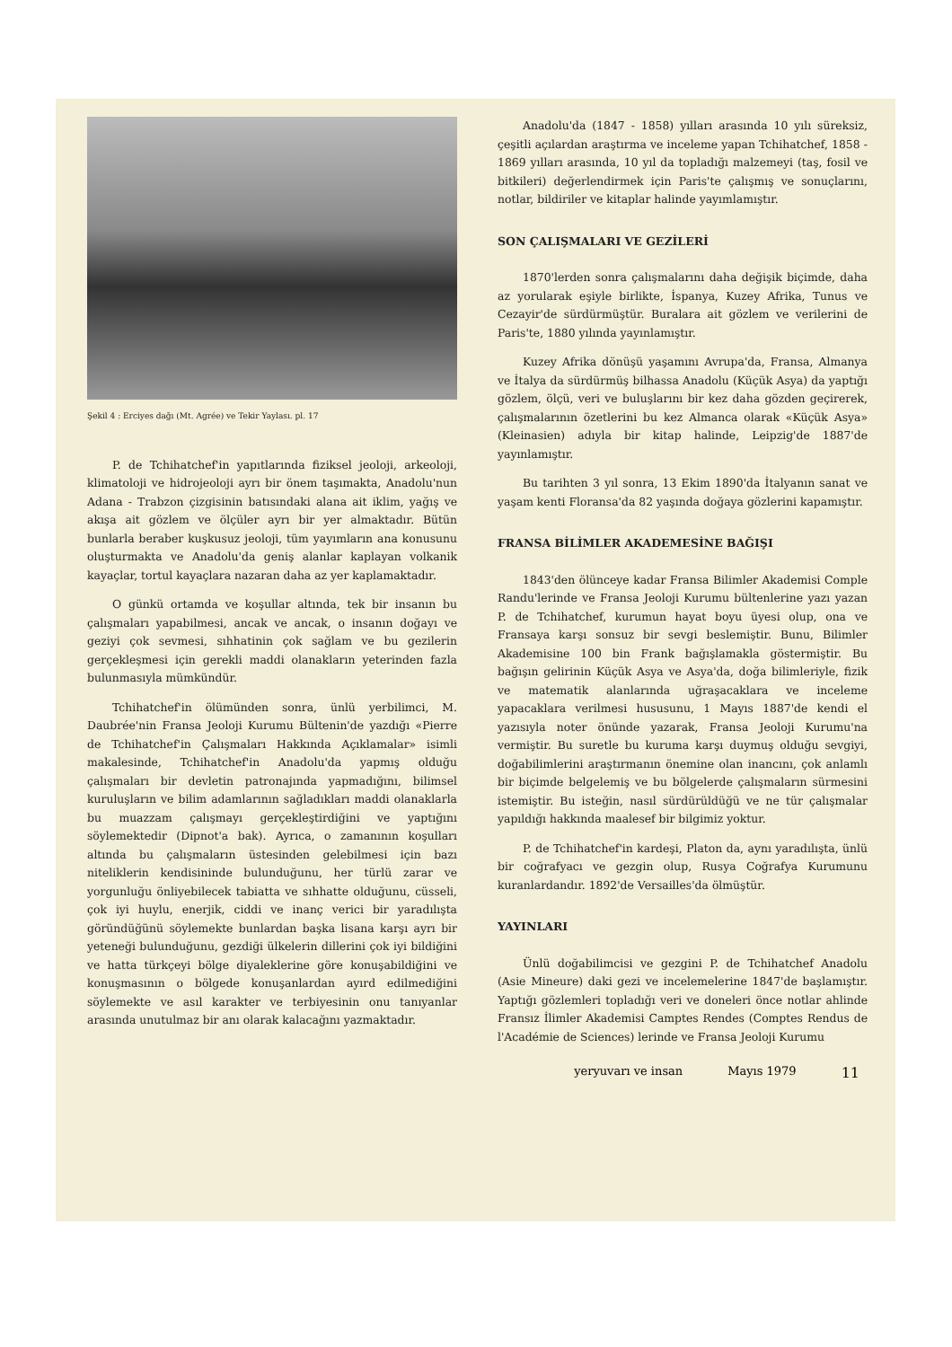Şekil 4 : Erciyes dağı (Mt. Agrée) ve Tekir Yaylası. pl. 17
P. de Tchihatchef'in yapıtlarında fiziksel jeoloji, arkeoloji, klimatoloji ve hidrojeoloji ayrı bir önem taşımakta, Anadolu'nun Adana - Trabzon çizgisinin batısındaki alana ait iklim, yağış ve akışa ait gözlem ve ölçüler ayrı bir yer almaktadır. Bütün bunlarla beraber kuşkusuz jeoloji, tüm yayımların ana konusunu oluşturmakta ve Anadolu'da geniş alanlar kaplayan volkanik kayaçlar, tortul kayaçlara nazaran daha az yer kaplamaktadır.
O günkü ortamda ve koşullar altında, tek bir insanın bu çalışmaları yapabilmesi, ancak ve ancak, o insanın doğayı ve geziyi çok sevmesi, sıhhatinin çok sağlam ve bu gezilerin gerçekleşmesi için gerekli maddi olanakların yeterinden fazla bulunmasıyla mümkündür.
Tchihatchef'in ölümünden sonra, ünlü yerbilimci, M. Daubrée'nin Fransa Jeoloji Kurumu Bültenin'de yazdığı «Pierre de Tchihatchef'in Çalışmaları Hakkında Açıklamalar» isimli makalesinde, Tchihatchef'in Anadolu'da yapmış olduğu çalışmaları bir devletin patronajında yapmadığını, bilimsel kuruluşların ve bilim adamlarının sağladıkları maddi olanaklarla bu muazzam çalışmayı gerçekleştirdiğini ve yaptığını söylemektedir (Dipnot'a bak). Ayrıca, o zamanının koşulları altında bu çalışmaların üstesinden gelebilmesi için bazı niteliklerin kendisininde bulunduğunu, her türlü zarar ve yorgunluğu önliyebilecek tabiatta ve sıhhatte olduğunu, cüsseli, çok iyi huylu, enerjik, ciddi ve inanç verici bir yaradılışta göründüğünü söylemekte bunlardan başka lisana karşı ayrı bir yeteneği bulunduğunu, gezdiği ülkelerin dillerini çok iyi bildiğini ve hatta türkçeyi bölge diyaleklerine göre konuşabildiğini ve konuşmasının o bölgede konuşanlardan ayırd edilmediğini söylemekte ve asıl karakter ve terbiyesinin onu tanıyanlar arasında unutulmaz bir anı olarak kalacağını yazmaktadır.
Anadolu'da (1847 - 1858) yılları arasında 10 yılı süreksiz, çeşitli açılardan araştırma ve inceleme yapan Tchihatchef, 1858 - 1869 yılları arasında, 10 yıl da topladığı malzemeyi (taş, fosil ve bitkileri) değerlendirmek için Paris'te çalışmış ve sonuçlarını, notlar, bildiriler ve kitaplar halinde yayımlamıştır.
SON ÇALIŞMALARI VE GEZİLERİ
1870'lerden sonra çalışmalarını daha değişik biçimde, daha az yorularak eşiyle birlikte, İspanya, Kuzey Afrika, Tunus ve Cezayir'de sürdürmüştür. Buralara ait gözlem ve verilerini de Paris'te, 1880 yılında yayınlamıştır.
Kuzey Afrika dönüşü yaşamını Avrupa'da, Fransa, Almanya ve İtalya da sürdürmüş bilhassa Anadolu (Küçük Asya) da yaptığı gözlem, ölçü, veri ve buluşlarını bir kez daha gözden geçirerek, çalışmalarının özetlerini bu kez Almanca olarak «Küçük Asya» (Kleinasien) adıyla bir kitap halinde, Leipzig'de 1887'de yayınlamıştır.
Bu tarihten 3 yıl sonra, 13 Ekim 1890'da İtalyanın sanat ve yaşam kenti Floransa'da 82 yaşında doğaya gözlerini kapamıştır.
FRANSA BİLİMLER AKADEMESİNE BAĞIŞI
1843'den ölünceye kadar Fransa Bilimler Akademisi Comple Randu'lerinde ve Fransa Jeoloji Kurumu bültenlerine yazı yazan P. de Tchihatchef, kurumun hayat boyu üyesi olup, ona ve Fransaya karşı sonsuz bir sevgi beslemiştir. Bunu, Bilimler Akademisine 100 bin Frank bağışlamakla göstermiştir. Bu bağışın gelirinin Küçük Asya ve Asya'da, doğa bilimleriyle, fizik ve matematik alanlarında uğraşacaklara ve inceleme yapacaklara verilmesi hususunu, 1 Mayıs 1887'de kendi el yazısıyla noter önünde yazarak, Fransa Jeoloji Kurumu'na vermiştir. Bu suretle bu kuruma karşı duymuş olduğu sevgiyi, doğabilimlerini araştırmanın önemine olan inancını, çok anlamlı bir biçimde belgelemiş ve bu bölgelerde çalışmaların sürmesini istemiştir. Bu isteğin, nasıl sürdürüldüğü ve ne tür çalışmalar yapıldığı hakkında maalesef bir bilgimiz yoktur.
P. de Tchihatchef'in kardeşi, Platon da, aynı yaradılışta, ünlü bir coğrafyacı ve gezgin olup, Rusya Coğrafya Kurumunu kuranlardandır. 1892'de Versailles'da ölmüştür.
YAYINLARI
Ünlü doğabilimcisi ve gezgini P. de Tchihatchef Anadolu (Asie Mineure) daki gezi ve incelemelerine 1847'de başlamıştır. Yaptığı gözlemleri topladığı veri ve doneleri önce notlar ahlinde Fransız İlimler Akademisi Camptes Rendes (Comptes Rendus de l'Académie de Sciences) lerinde ve Fransa Jeoloji Kurumu
yeryuvarı ve insan Mayıs 1979 11